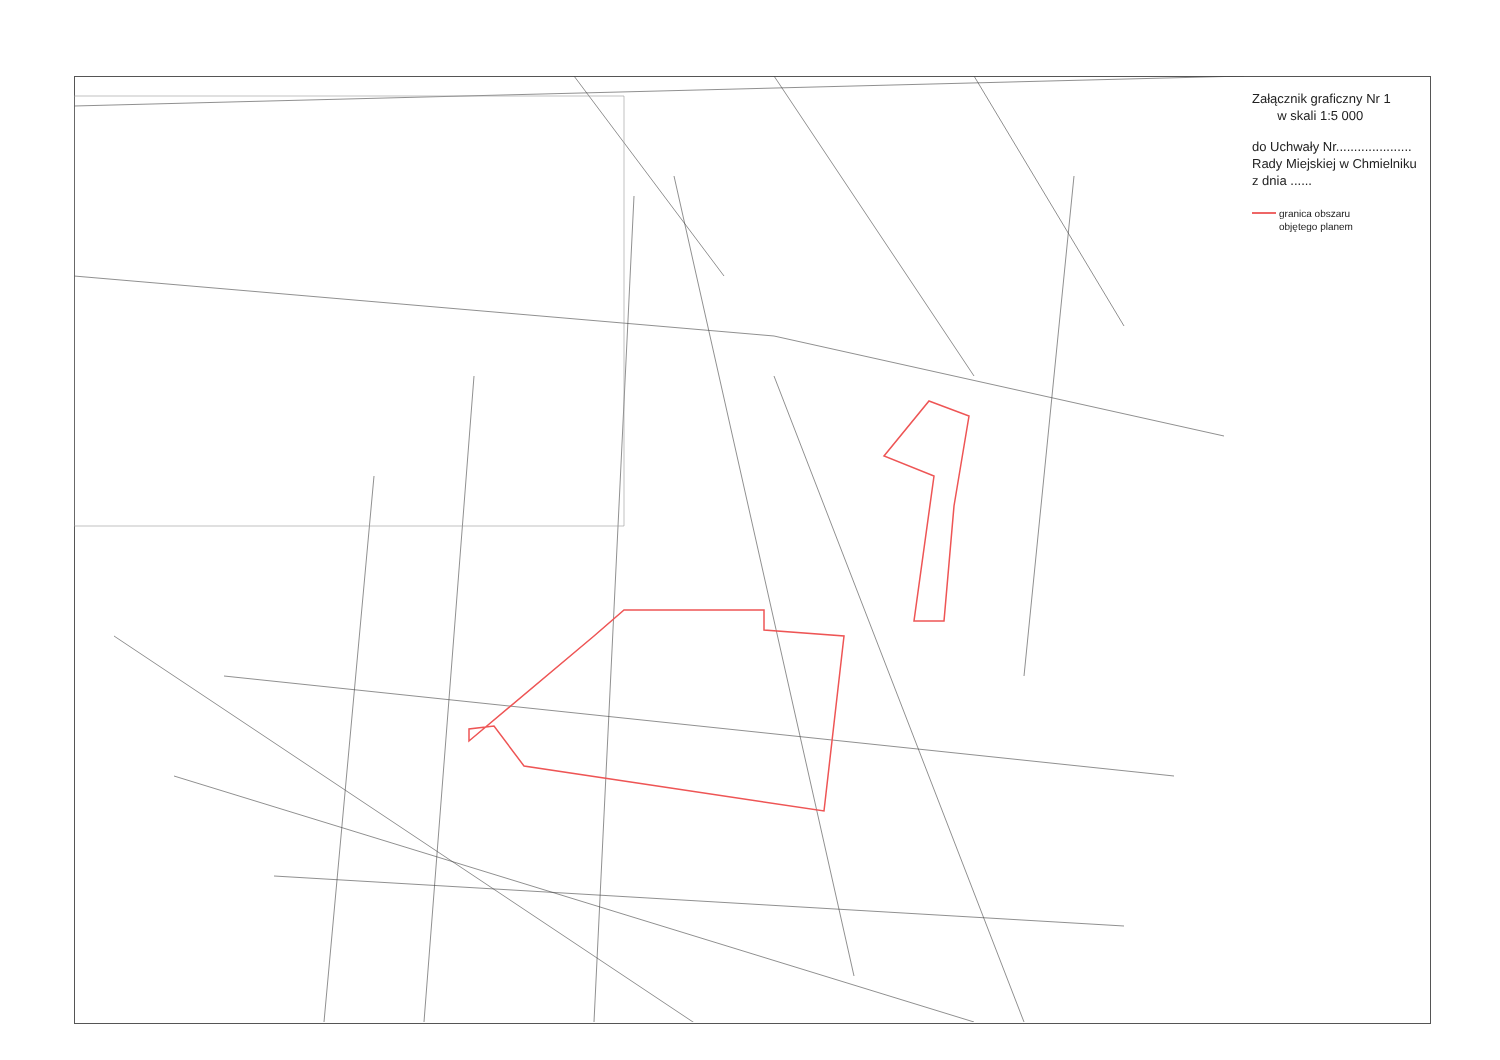Załącznik graficzny Nr 1
w skali 1:5 000
do Uchwały Nr.....................
Rady Miejskiej w Chmielniku
z dnia ......
granica obszaru
objętego planem